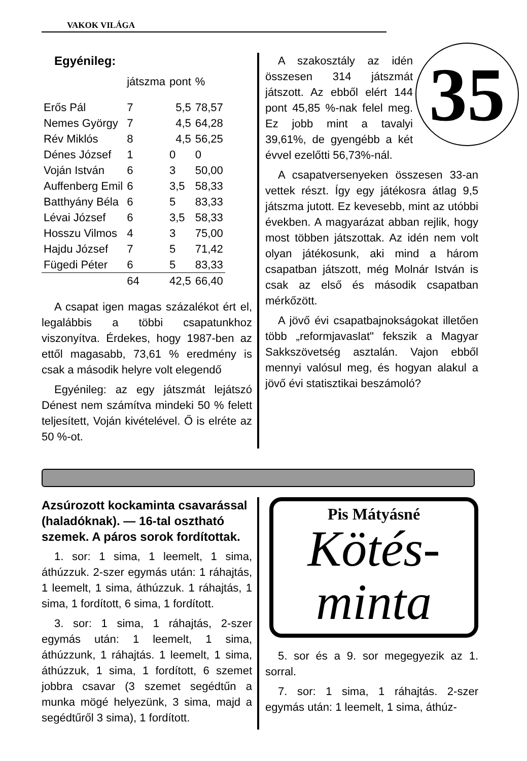VAKOK VILÁGA
Egyénileg:
| | játszma | pont | % |
| Erős Pál | 7 | 5,5 | 78,57 |
| Nemes György | 7 | 4,5 | 64,28 |
| Rév Miklós | 8 | 4,5 | 56,25 |
| Dénes József | 1 | 0 | 0 |
| Voján István | 6 | 3 | 50,00 |
| Auffenberg Emil | 6 | 3,5 | 58,33 |
| Batthyány Béla | 6 | 5 | 83,33 |
| Lévai József | 6 | 3,5 | 58,33 |
| Hosszu Vilmos | 4 | 3 | 75,00 |
| Hajdu József | 7 | 5 | 71,42 |
| Fügedi Péter | 6 | 5 | 83,33 |
| | 64 | 42,5 | 66,40 |
A csapat igen magas százalékot ért el, legalábbis a többi csapatunkhoz viszonyítva. Érdekes, hogy 1987-ben az ettől magasabb, 73,61 % eredmény is csak a második helyre volt elegendő
Egyénileg: az egy játszmát lejátszó Dénest nem számítva mindeki 50 % felett teljesített, Voján kivételével. Ő is elréte az 50 %-ot.
35
A szakosztály az idén összesen 314 játszmát játszott. Az ebből elért 144 pont 45,85 %-nak felel meg. Ez jobb mint a tavalyi 39,61%, de gyengébb a két évvel ezelőtti 56,73%-nál.
A csapatversenyeken összesen 33-an vettek részt. Így egy játékosra átlag 9,5 játszma jutott. Ez kevesebb, mint az utóbbi években. A magyarázat abban rejlik, hogy most többen játszottak. Az idén nem volt olyan játékosunk, aki mind a három csapatban játszott, még Molnár István is csak az első és második csapatban mérkőzött.
A jövő évi csapatbajnokságokat illetően több „reformjavaslat" fekszik a Magyar Sakkszövetség asztalán. Vajon ebből mennyi valósul meg, és hogyan alakul a jövő évi statisztikai beszámoló?
Azsúrozott kockaminta csavarással (haladóknak). — 16-tal osztható szemek. A páros sorok fordítottak.
1. sor: 1 sima, 1 leemelt, 1 sima, áthúzzuk. 2-szer egymás után: 1 ráhajtás, 1 leemelt, 1 sima, áthúzzuk. 1 ráhajtás, 1 sima, 1 fordított, 6 sima, 1 fordított.
3. sor: 1 sima, 1 ráhajtás, 2-szer egymás után: 1 leemelt, 1 sima, áthúzzunk, 1 ráhajtás. 1 leemelt, 1 sima, áthúzzuk, 1 sima, 1 fordított, 6 szemet jobbra csavar (3 szemet segédtűn a munka mögé helyezünk, 3 sima, majd a segédtűről 3 sima), 1 fordított.
Pis Mátyásné
Kötés-
minta
5. sor és a 9. sor megegyezik az 1. sorral.
7. sor: 1 sima, 1 ráhajtás. 2-szer egymás után: 1 leemelt, 1 sima, áthúz-